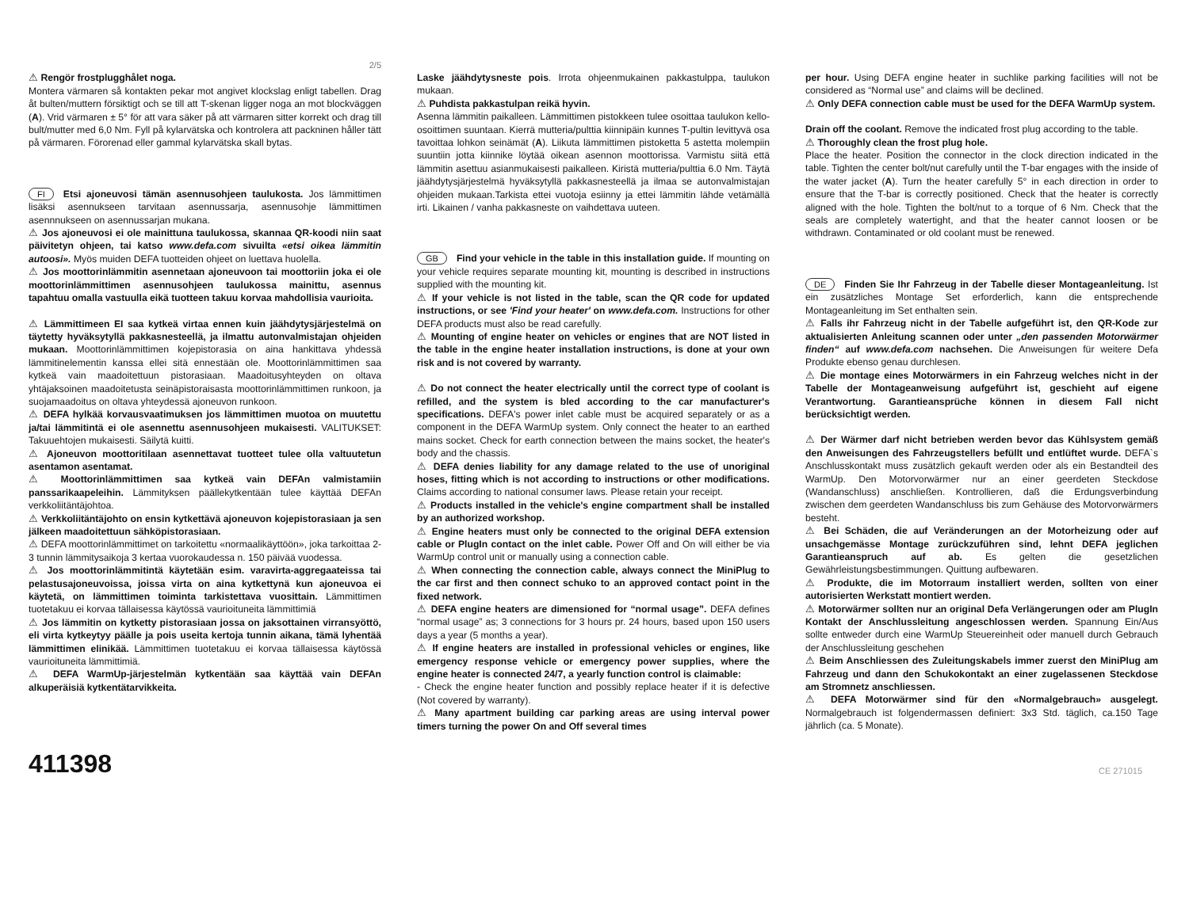2/5
⚠ Rengör frostplugghålet noga.
Montera värmaren så kontakten pekar mot angivet klockslag enligt tabellen. Drag åt bulten/muttern försiktigt och se till att T-skenan ligger noga an mot blockväggen (A). Vrid värmaren ± 5° för att vara säker på att värmaren sitter korrekt och drag till bult/mutter med 6,0 Nm. Fyll på kylarvätska och kontrolera att packninen håller tätt på värmaren. Förorenad eller gammal kylarvätska skall bytas.
FI Etsi ajoneuvosi tämän asennusohjeen taulukosta. Jos lämmittimen lisäksi asennukseen tarvitaan asennussarja, asennusohje lämmittimen asennnukseen on asennussarjan mukana.
⚠ Jos ajoneuvosi ei ole mainittuna taulukossa, skannaa QR-koodi niin saat päivitetyn ohjeen, tai katso www.defa.com sivuilta «etsi oikea lämmitin autoosi». Myös muiden DEFA tuotteiden ohjeet on luettava huolella.
⚠ Jos moottorinlämmitin asennetaan ajoneuvoon tai moottoriin joka ei ole moottorinlämmittimen asennusohjeen taulukossa mainittu, asennus tapahtuu omalla vastuulla eikä tuotteen takuu korvaa mahdollisia vaurioita.
⚠ Lämmittimeen EI saa kytkeä virtaa ennen kuin jäähdytysjärjestelmä on täytetty hyväksytyllä pakkasnesteellä, ja ilmattu autonvalmistajan ohjeiden mukaan. Moottorinlämmittimen kojepistorasia on aina hankittava yhdessä lämmitinelementin kanssa ellei sitä ennestään ole. Moottorinlämmittimen saa kytkeä vain maadoitettuun pistorasiaan. Maadoitusyhteyden on oltava yhtäjaksoinen maadoitetusta seinäpistoraisasta moottorinlämmittimen runkoon, ja suojamaadoitus on oltava yhteydessä ajoneuvon runkoon.
⚠ DEFA hylkää korvausvaatimuksen jos lämmittimen muotoa on muutettu ja/tai lämmitintä ei ole asennettu asennusohjeen mukaisesti. VALITUKSET: Takuuehtojen mukaisesti. Säilytä kuitti.
⚠ Ajoneuvon moottoritilaan asennettavat tuotteet tulee olla valtuutetun asentamon asentamat.
⚠ Moottorinlämmittimen saa kytkeä vain DEFAn valmistamiin panssarikaapeleihin. Lämmityksen päällekytkentään tulee käyttää DEFAn verkkoliitäntäjohtoa.
⚠ Verkkoliitäntäjohto on ensin kytkettävä ajoneuvon kojepistorasiaan ja sen jälkeen maadoitettuun sähköpistorasiaan.
⚠ DEFA moottorinlämmittimet on tarkoitettu «normaalikäyttöön», joka tarkoittaa 2-3 tunnin lämmitysaikoja 3 kertaa vuorokaudessa n. 150 päivää vuodessa.
⚠ Jos moottorinlämmitintä käytetään esim. varavirta-aggregaateissa tai pelastusajoneuvoissa, joissa virta on aina kytkettynä kun ajoneuvoa ei käytetä, on lämmittimen toiminta tarkistettava vuosittain. Lämmittimen tuotetakuu ei korvaa tällaisessa käytössä vaurioituneita lämmittimiä
⚠ Jos lämmitin on kytketty pistorasiaan jossa on jaksottainen virransyöttö, eli virta kytkeytyy päälle ja pois useita kertoja tunnin aikana, tämä lyhentää lämmittimen elinikää. Lämmittimen tuotetakuu ei korvaa tällaisessa käytössä vaurioituneita lämmittimiä.
⚠ DEFA WarmUp-järjestelmän kytkentään saa käyttää vain DEFAn alkuperäisiä kytkentätarvikkeita.
411398
Laske jäähdytysneste pois. Irrota ohjeenmukainen pakkastulppa, taulukon mukaan.
⚠ Puhdista pakkastulpan reikä hyvin.
Asenna lämmitin paikalleen. Lämmittimen pistokkeen tulee osoittaa taulukon kello-osoittimen suuntaan. Kierrä mutteria/pulttia kiinnipäin kunnes T-pultin levittyvä osa tavoittaa lohkon seinämät (A). Liikuta lämmittimen pistoketta 5 astetta molempiin suuntiin jotta kiinnike löytää oikean asennon moottorissa. Varmistu siitä että lämmitin asettuu asianmukaisesti paikalleen. Kiristä mutteria/pulttia 6.0 Nm. Täytä jäähdytysjärjestelmä hyväksytyllä pakkasnesteellä ja ilmaa se autonvalmistajan ohjeiden mukaan.Tarkista ettei vuotoja esiinny ja ettei lämmitin lähde vetämällä irti. Likainen / vanha pakkasneste on vaihdettava uuteen.
GB Find your vehicle in the table in this installation guide. If mounting on your vehicle requires separate mounting kit, mounting is described in instructions supplied with the mounting kit.
⚠ If your vehicle is not listed in the table, scan the QR code for updated instructions, or see 'Find your heater' on www.defa.com. Instructions for other DEFA products must also be read carefully.
⚠ Mounting of engine heater on vehicles or engines that are NOT listed in the table in the engine heater installation instructions, is done at your own risk and is not covered by warranty.
⚠ Do not connect the heater electrically until the correct type of coolant is refilled, and the system is bled according to the car manufacturer's specifications. DEFA's power inlet cable must be acquired separately or as a component in the DEFA WarmUp system. Only connect the heater to an earthed mains socket. Check for earth connection between the mains socket, the heater's body and the chassis.
⚠ DEFA denies liability for any damage related to the use of unoriginal hoses, fitting which is not according to instructions or other modifications. Claims according to national consumer laws. Please retain your receipt.
⚠ Products installed in the vehicle's engine compartment shall be installed by an authorized workshop.
⚠ Engine heaters must only be connected to the original DEFA extension cable or PlugIn contact on the inlet cable. Power Off and On will either be via WarmUp control unit or manually using a connection cable.
⚠ When connecting the connection cable, always connect the MiniPlug to the car first and then connect schuko to an approved contact point in the fixed network.
⚠ DEFA engine heaters are dimensioned for “normal usage”. DEFA defines “normal usage” as; 3 connections for 3 hours pr. 24 hours, based upon 150 users days a year (5 months a year).
⚠ If engine heaters are installed in professional vehicles or engines, like emergency response vehicle or emergency power supplies, where the engine heater is connected 24/7, a yearly function control is claimable:
- Check the engine heater function and possibly replace heater if it is defective (Not covered by warranty).
⚠ Many apartment building car parking areas are using interval power timers turning the power On and Off several times
per hour. Using DEFA engine heater in suchlike parking facilities will not be considered as “Normal use” and claims will be declined.
⚠ Only DEFA connection cable must be used for the DEFA WarmUp system.
Drain off the coolant. Remove the indicated frost plug according to the table.
⚠ Thoroughly clean the frost plug hole.
Place the heater. Position the connector in the clock direction indicated in the table. Tighten the center bolt/nut carefully until the T-bar engages with the inside of the water jacket (A). Turn the heater carefully 5° in each direction in order to ensure that the T-bar is correctly positioned. Check that the heater is correctly aligned with the hole. Tighten the bolt/nut to a torque of 6 Nm. Check that the seals are completely watertight, and that the heater cannot loosen or be withdrawn. Contaminated or old coolant must be renewed.
DE Finden Sie Ihr Fahrzeug in der Tabelle dieser Montageanleitung. Ist ein zusätzliches Montage Set erforderlich, kann die entsprechende Montageanleitung im Set enthalten sein.
⚠ Falls ihr Fahrzeug nicht in der Tabelle aufgeführt ist, den QR-Kode zur aktualisierten Anleitung scannen oder unter „den passenden Motorwärmer finden“ auf www.defa.com nachsehen. Die Anweisungen für weitere Defa Produkte ebenso genau durchlesen.
⚠ Die montage eines Motorwärmers in ein Fahrzeug welches nicht in der Tabelle der Montageanweisung aufgeführt ist, geschieht auf eigene Verantwortung. Garantieansprüche können in diesem Fall nicht berücksichtigt werden.
⚠ Der Wärmer darf nicht betrieben werden bevor das Kühlsystem gemäß den Anweisungen des Fahrzeugstellers befüllt und entlüftet wurde. DEFA`s Anschlusskontakt muss zusätzlich gekauft werden oder als ein Bestandteil des WarmUp. Den Motorvorwärmer nur an einer geerdeten Steckdose (Wandanschluss) anschließen. Kontrollieren, daß die Erdungsverbindung zwischen dem geerdeten Wandanschluss bis zum Gehäuse des Motorvorwärmers besteht.
⚠ Bei Schäden, die auf Veränderungen an der Motorheizung oder auf unsachgemässe Montage zurückzuführen sind, lehnt DEFA jeglichen Garantieanspruch auf ab. Es gelten die gesetzlichen Gewährleistungsbestimmungen. Quittung aufbewaren.
⚠ Produkte, die im Motorraum installiert werden, sollten von einer autorisierten Werkstatt montiert werden.
⚠ Motorwärmer sollten nur an original Defa Verlängerungen oder am PlugIn Kontakt der Anschlussleitung angeschlossen werden. Spannung Ein/Aus sollte entweder durch eine WarmUp Steuereinheit oder manuell durch Gebrauch der Anschlussleitung geschehen
⚠ Beim Anschliessen des Zuleitungskabels immer zuerst den MiniPlug am Fahrzeug und dann den Schukokontakt an einer zugelassenen Steckdose am Stromnetz anschliessen.
⚠ DEFA Motorwärmer sind für den «Normalgebrauch» ausgelegt. Normalgebrauch ist folgendermassen definiert: 3x3 Std. täglich, ca.150 Tage jährlich (ca. 5 Monate).
CE 271015